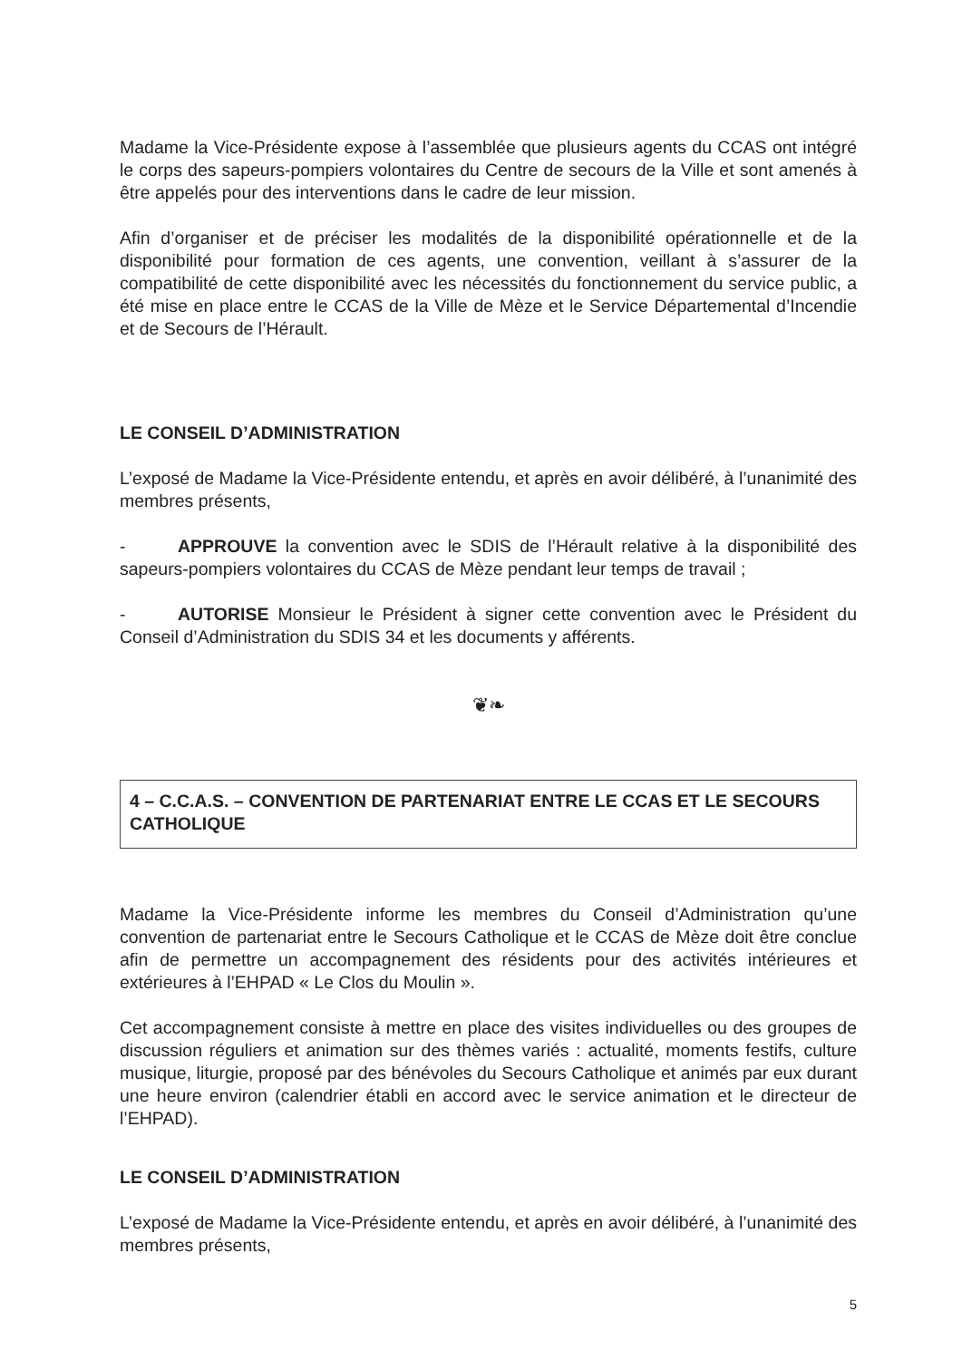Madame la Vice-Présidente expose à l’assemblée que plusieurs agents du CCAS ont intégré le corps des sapeurs-pompiers volontaires du Centre de secours de la Ville et sont amenés à être appelés pour des interventions dans le cadre de leur mission.
Afin d’organiser et de préciser les modalités de la disponibilité opérationnelle et de la disponibilité pour formation de ces agents, une convention, veillant à s’assurer de la compatibilité de cette disponibilité avec les nécessités du fonctionnement du service public, a été mise en place entre le CCAS de la Ville de Mèze et le Service Départemental d’Incendie et de Secours de l’Hérault.
LE CONSEIL D’ADMINISTRATION
L’exposé de Madame la Vice-Présidente entendu, et après en avoir délibéré, à l’unanimité des membres présents,
- APPROUVE la convention avec le SDIS de l’Hérault relative à la disponibilité des sapeurs-pompiers volontaires du CCAS de Mèze pendant leur temps de travail ;
- AUTORISE Monsieur le Président à signer cette convention avec le Président du Conseil d’Administration du SDIS 34 et les documents y afférents.
❦❧
4 – C.C.A.S. – CONVENTION DE PARTENARIAT ENTRE LE CCAS ET LE SECOURS CATHOLIQUE
Madame la Vice-Présidente informe les membres du Conseil d’Administration qu’une convention de partenariat entre le Secours Catholique et le CCAS de Mèze doit être conclue afin de permettre un accompagnement des résidents pour des activités intérieures et extérieures à l’EHPAD « Le Clos du Moulin ».
Cet accompagnement consiste à mettre en place des visites individuelles ou des groupes de discussion réguliers et animation sur des thèmes variés : actualité, moments festifs, culture musique, liturgie, proposé par des bénévoles du Secours Catholique et animés par eux durant une heure environ (calendrier établi en accord avec le service animation et le directeur de l’EHPAD).
LE CONSEIL D’ADMINISTRATION
L’exposé de Madame la Vice-Présidente entendu, et après en avoir délibéré, à l’unanimité des membres présents,
5